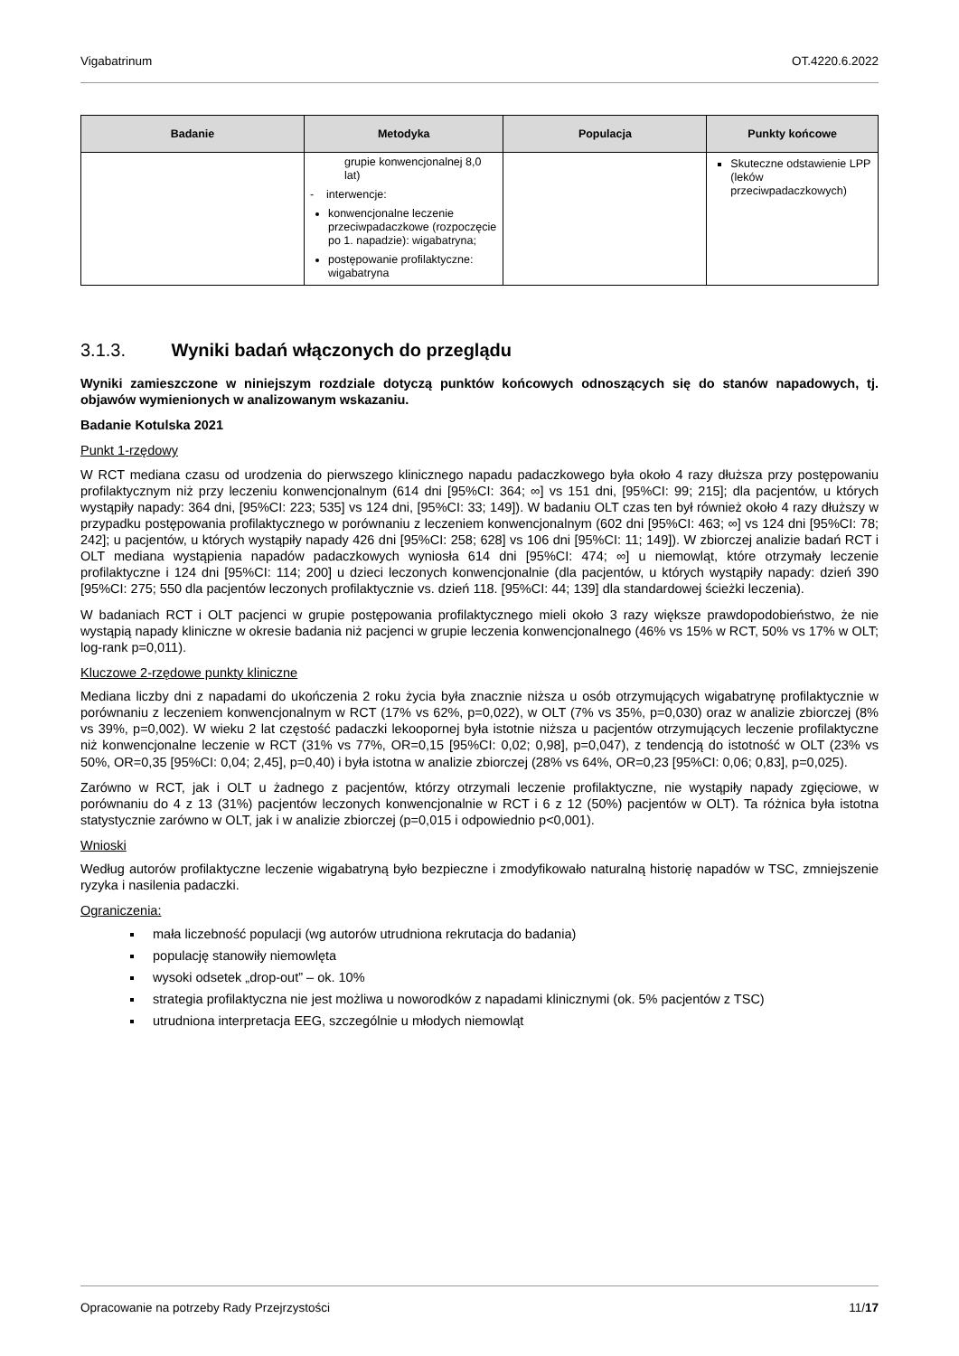Vigabatrinum OT.4220.6.2022
| Badanie | Metodyka | Populacja | Punkty końcowe |
| --- | --- | --- | --- |
| | grupie konwencjonalnej 8,0 lat) - interwencje: konwencjonalne leczenie przeciwpadaczkowe (rozpoczęcie po 1. napadzie): wigabatryna; postępowanie profilaktyczne: wigabatryna | | Skuteczne odstawienie LPP (leków przeciwpadaczkowych) |
3.1.3. Wyniki badań włączonych do przeglądu
Wyniki zamieszczone w niniejszym rozdziale dotyczą punktów końcowych odnoszących się do stanów napadowych, tj. objawów wymienionych w analizowanym wskazaniu.
Badanie Kotulska 2021
Punkt 1-rzędowy
W RCT mediana czasu od urodzenia do pierwszego klinicznego napadu padaczkowego była około 4 razy dłuższa przy postępowaniu profilaktycznym niż przy leczeniu konwencjonalnym (614 dni [95%CI: 364; ∞] vs 151 dni, [95%CI: 99; 215]; dla pacjentów, u których wystąpiły napady: 364 dni, [95%CI: 223; 535] vs 124 dni, [95%CI: 33; 149]). W badaniu OLT czas ten był również około 4 razy dłuższy w przypadku postępowania profilaktycznego w porównaniu z leczeniem konwencjonalnym (602 dni [95%CI: 463; ∞] vs 124 dni [95%CI: 78; 242]; u pacjentów, u których wystąpiły napady 426 dni [95%CI: 258; 628] vs 106 dni [95%CI: 11; 149]). W zbiorczej analizie badań RCT i OLT mediana wystąpienia napadów padaczkowych wyniosła 614 dni [95%CI: 474; ∞] u niemowląt, które otrzymały leczenie profilaktyczne i 124 dni [95%CI: 114; 200] u dzieci leczonych konwencjonalnie (dla pacjentów, u których wystąpiły napady: dzień 390 [95%CI: 275; 550 dla pacjentów leczonych profilaktycznie vs. dzień 118. [95%CI: 44; 139] dla standardowej ścieżki leczenia).
W badaniach RCT i OLT pacjenci w grupie postępowania profilaktycznego mieli około 3 razy większe prawdopodobieństwo, że nie wystąpią napady kliniczne w okresie badania niż pacjenci w grupie leczenia konwencjonalnego (46% vs 15% w RCT, 50% vs 17% w OLT; log-rank p=0,011).
Kluczowe 2-rzędowe punkty kliniczne
Mediana liczby dni z napadami do ukończenia 2 roku życia była znacznie niższa u osób otrzymujących wigabatrynę profilaktycznie w porównaniu z leczeniem konwencjonalnym w RCT (17% vs 62%, p=0,022), w OLT (7% vs 35%, p=0,030) oraz w analizie zbiorczej (8% vs 39%, p=0,002). W wieku 2 lat częstość padaczki lekoopornej była istotnie niższa u pacjentów otrzymujących leczenie profilaktyczne niż konwencjonalne leczenie w RCT (31% vs 77%, OR=0,15 [95%CI: 0,02; 0,98], p=0,047), z tendencją do istotność w OLT (23% vs 50%, OR=0,35 [95%CI: 0,04; 2,45], p=0,40) i była istotna w analizie zbiorczej (28% vs 64%, OR=0,23 [95%CI: 0,06; 0,83], p=0,025).
Zarówno w RCT, jak i OLT u żadnego z pacjentów, którzy otrzymali leczenie profilaktyczne, nie wystąpiły napady zgięciowe, w porównaniu do 4 z 13 (31%) pacjentów leczonych konwencjonalnie w RCT i 6 z 12 (50%) pacjentów w OLT). Ta różnica była istotna statystycznie zarówno w OLT, jak i w analizie zbiorczej (p=0,015 i odpowiednio p<0,001).
Wnioski
Według autorów profilaktyczne leczenie wigabatryną było bezpieczne i zmodyfikowało naturalną historię napadów w TSC, zmniejszenie ryzyka i nasilenia padaczki.
Ograniczenia:
mała liczebność populacji (wg autorów utrudniona rekrutacja do badania)
populację stanowiły niemowlęta
wysoki odsetek „drop-out” – ok. 10%
strategia profilaktyczna nie jest możliwa u noworodków z napadami klinicznymi (ok. 5% pacjentów z TSC)
utrudniona interpretacja EEG, szczególnie u młodych niemowląt
Opracowanie na potrzeby Rady Przejrzystości 11/17